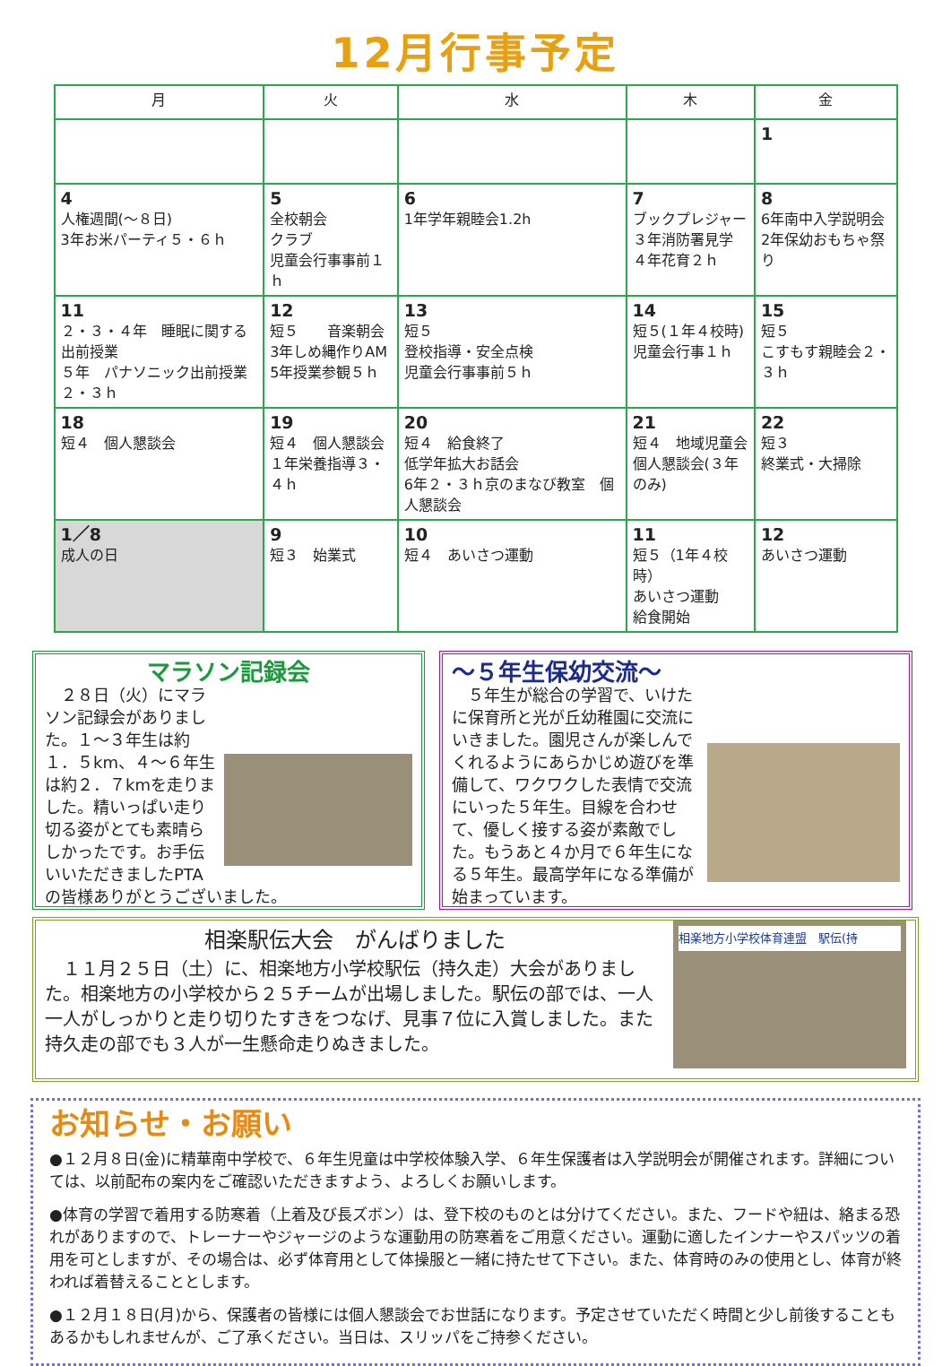12月行事予定
| 月 | 火 | 水 | 木 | 金 |
| --- | --- | --- | --- | --- |
| | | | | 1 |
| 4 人権週間(～８日) 3年お米パーティ５・６ｈ | 5 全校朝会 クラブ 児童会行事事前１ｈ | 6 1年学年親睦会1.2h | 7 ブックプレジャー ３年消防署見学 ４年花育２ｈ | 8 6年南中入学説明会 2年保幼おもちゃ祭り |
| 11 ２・３・４年 睡眠に関する出前授業 ５年 パナソニック出前授業２・３ｈ | 12 短５ 音楽朝会 3年しめ縄作りAM 5年授業参観５ｈ | 13 短５ 登校指導・安全点検 児童会行事事前５ｈ | 14 短５(１年４校時) 児童会行事１ｈ | 15 短５ こすもす親睦会２・３ｈ |
| 18 短４ 個人懇談会 | 19 短４ 個人懇談会 １年栄養指導３・４ｈ | 20 短４ 給食終了 低学年拡大お話会 6年２・３ｈ京のまなび教室 個人懇談会 | 21 短４ 地域児童会 個人懇談会(３年のみ) | 22 短３ 終業式・大掃除 |
| 1／8 成人の日 | 9 短３ 始業式 | 10 短４ あいさつ運動 | 11 短５（1年４校時） あいさつ運動 給食開始 | 12 あいさつ運動 |
マラソン記録会
　２８日（火）にマラソン記録会がありました。１～３年生は約１．５km、４～６年生は約２．７kmを走りました。精いっぱい走り切る姿がとても素晴らしかったです。お手伝いいただきましたPTAの皆様ありがとうございました。
～５年生保幼交流～
　５年生が総合の学習で、いけたに保育所と光が丘幼稚園に交流にいきました。園児さんが楽しんでくれるようにあらかじめ遊びを準備して、ワクワクした表情で交流にいった５年生。目線を合わせて、優しく接する姿が素敵でした。もうあと４か月で６年生になる５年生。最高学年になる準備が始まっています。
相楽地方小学校体育連盟　駅伝(持
相楽駅伝大会　がんばりました
　１１月２５日（土）に、相楽地方小学校駅伝（持久走）大会がありました。相楽地方の小学校から２５チームが出場しました。駅伝の部では、一人一人がしっかりと走り切りたすきをつなげ、見事７位に入賞しました。また持久走の部でも３人が一生懸命走りぬきました。
お知らせ・お願い
●１２月８日(金)に精華南中学校で、６年生児童は中学校体験入学、６年生保護者は入学説明会が開催されます。詳細については、以前配布の案内をご確認いただきますよう、よろしくお願いします。
●体育の学習で着用する防寒着（上着及び長ズボン）は、登下校のものとは分けてください。また、フードや紐は、絡まる恐れがありますので、トレーナーやジャージのような運動用の防寒着をご用意ください。運動に適したインナーやスパッツの着用を可としますが、その場合は、必ず体育用として体操服と一緒に持たせて下さい。また、体育時のみの使用とし、体育が終われば着替えることとします。
●１２月１８日(月)から、保護者の皆様には個人懇談会でお世話になります。予定させていただく時間と少し前後することもあるかもしれませんが、ご了承ください。当日は、スリッパをご持参ください。